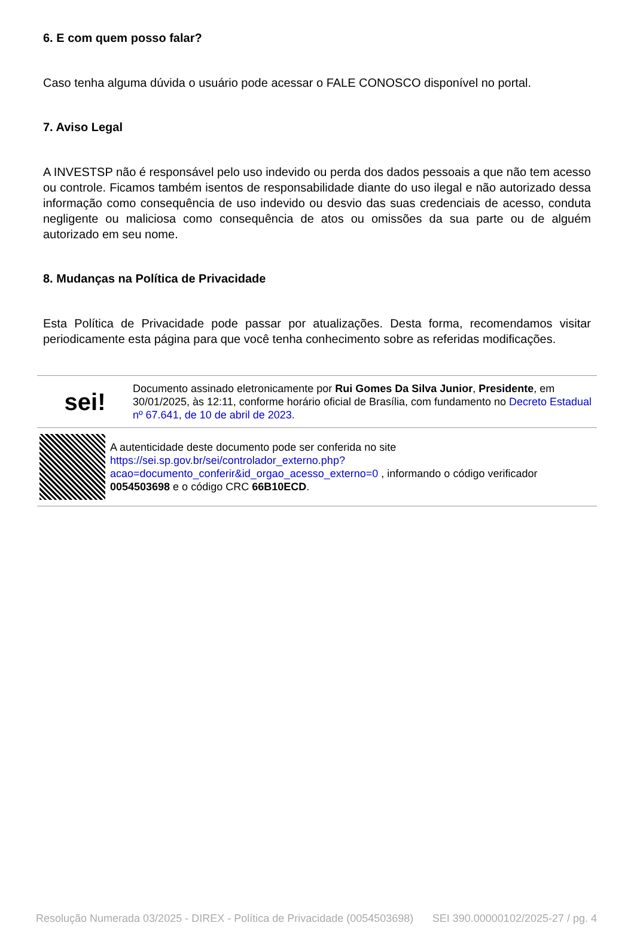6. E com quem posso falar?
Caso tenha alguma dúvida o usuário pode acessar o FALE CONOSCO disponível no portal.
7. Aviso Legal
A INVESTSP não é responsável pelo uso indevido ou perda dos dados pessoais a que não tem acesso ou controle. Ficamos também isentos de responsabilidade diante do uso ilegal e não autorizado dessa informação como consequência de uso indevido ou desvio das suas credenciais de acesso, conduta negligente ou maliciosa como consequência de atos ou omissões da sua parte ou de alguém autorizado em seu nome.
8. Mudanças na Política de Privacidade
Esta Política de Privacidade pode passar por atualizações. Desta forma, recomendamos visitar periodicamente esta página para que você tenha conhecimento sobre as referidas modificações.
sei!
Documento assinado eletronicamente por Rui Gomes Da Silva Junior, Presidente, em 30/01/2025, às 12:11, conforme horário oficial de Brasília, com fundamento no Decreto Estadual nº 67.641, de 10 de abril de 2023.
A autenticidade deste documento pode ser conferida no site https://sei.sp.gov.br/sei/controlador_externo.php?acao=documento_conferir&id_orgao_acesso_externo=0 , informando o código verificador 0054503698 e o código CRC 66B10ECD.
Resolução Numerada 03/2025 - DIREX - Política de Privacidade (0054503698) SEI 390.00000102/2025-27 / pg. 4